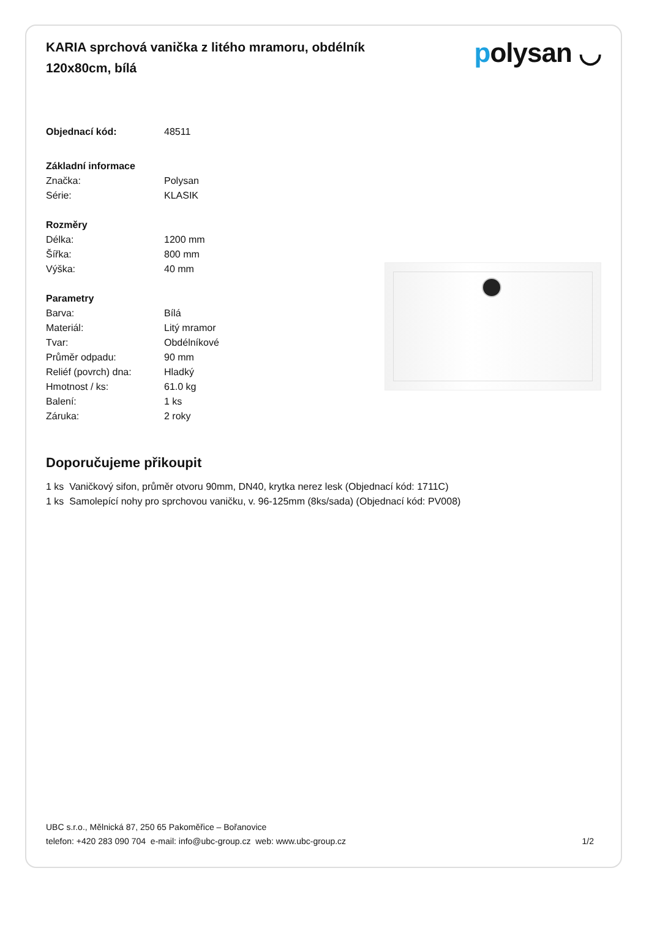KARIA sprchová vanička z litého mramoru, obdélník 120x80cm, bílá
polysan ◡
| Objednací kód: | 48511 |
| Základní informace | |
| Značka: | Polysan |
| Série: | KLASIK |
| Rozměry | |
| Délka: | 1200 mm |
| Šířka: | 800 mm |
| Výška: | 40 mm |
| Parametry | |
| Barva: | Bílá |
| Materiál: | Litý mramor |
| Tvar: | Obdélníkové |
| Průměr odpadu: | 90 mm |
| Reliéf (povrch) dna: | Hladký |
| Hmotnost / ks: | 61.0 kg |
| Balení: | 1 ks |
| Záruka: | 2 roky |
Doporučujeme přikoupit
1 ks Vaničkový sifon, průměr otvoru 90mm, DN40, krytka nerez lesk (Objednací kód: 1711C)
1 ks Samolepící nohy pro sprchovou vaničku, v. 96-125mm (8ks/sada) (Objednací kód: PV008)
UBC s.r.o., Mělnická 87, 250 65 Pakoměřice – Bořanovice
telefon: +420 283 090 704 e-mail: info@ubc-group.cz web: www.ubc-group.cz 1/2